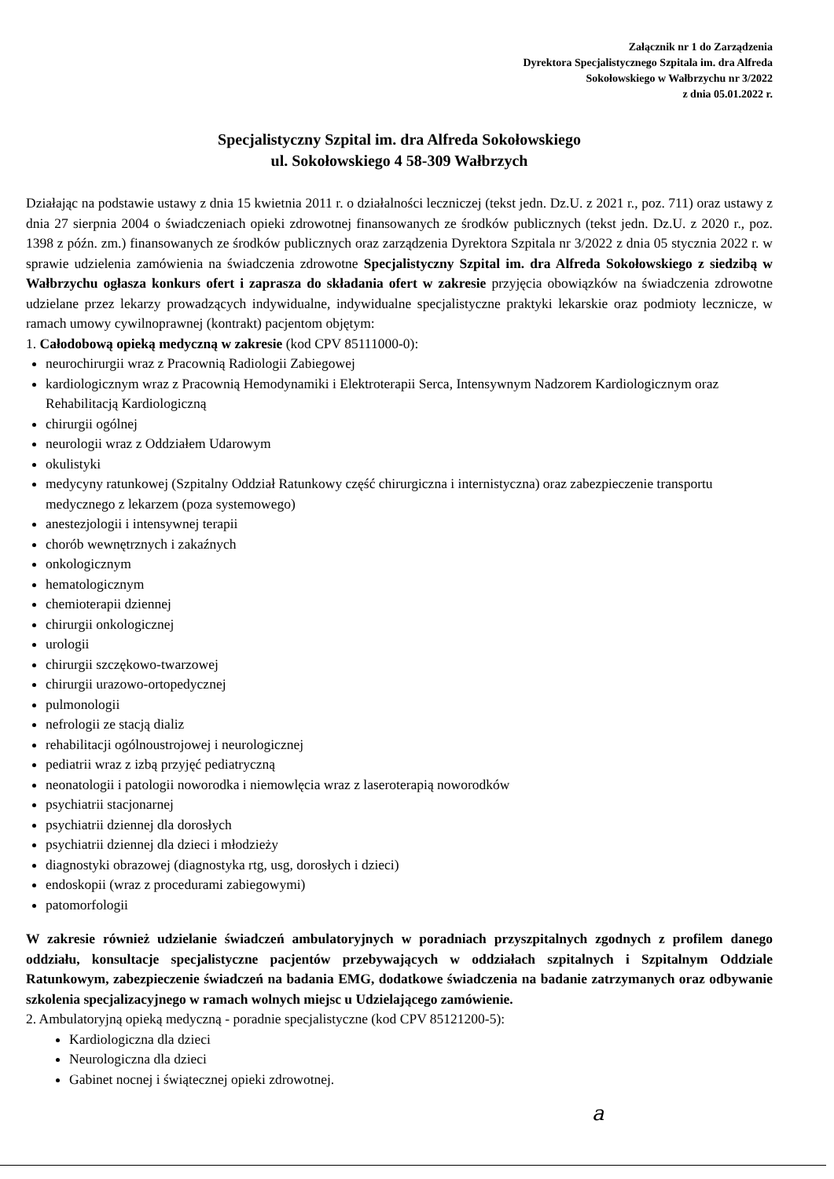Załącznik nr 1 do Zarządzenia
Dyrektora Specjalistycznego Szpitala im. dra Alfreda
Sokołowskiego w Wałbrzychu nr 3/2022
z dnia 05.01.2022 r.
Specjalistyczny Szpital im. dra Alfreda Sokołowskiego
ul. Sokołowskiego 4 58-309 Wałbrzych
Działając na podstawie ustawy z dnia 15 kwietnia 2011 r. o działalności leczniczej (tekst jedn. Dz.U. z 2021 r., poz. 711) oraz ustawy z dnia 27 sierpnia 2004 o świadczeniach opieki zdrowotnej finansowanych ze środków publicznych (tekst jedn. Dz.U. z 2020 r., poz. 1398 z późn. zm.) finansowanych ze środków publicznych oraz zarządzenia Dyrektora Szpitala nr 3/2022 z dnia 05 stycznia 2022 r. w sprawie udzielenia zamówienia na świadczenia zdrowotne Specjalistyczny Szpital im. dra Alfreda Sokołowskiego z siedzibą w Wałbrzychu ogłasza konkurs ofert i zaprasza do składania ofert w zakresie przyjęcia obowiązków na świadczenia zdrowotne udzielane przez lekarzy prowadzących indywidualne, indywidualne specjalistyczne praktyki lekarskie oraz podmioty lecznicze, w ramach umowy cywilnoprawnej (kontrakt) pacjentom objętym:
1. Całodobową opieką medyczną w zakresie (kod CPV 85111000-0):
neurochirurgii wraz z Pracownią Radiologii Zabiegowej
kardiologicznym wraz z Pracownią Hemodynamiki i Elektroterapii Serca, Intensywnym Nadzorem Kardiologicznym oraz Rehabilitacją Kardiologiczną
chirurgii ogólnej
neurologii wraz z Oddziałem Udarowym
okulistyki
medycyny ratunkowej (Szpitalny Oddział Ratunkowy część chirurgiczna i internistyczna) oraz zabezpieczenie transportu medycznego z lekarzem (poza systemowego)
anestezjologii i intensywnej terapii
chorób wewnętrznych i zakaźnych
onkologicznym
hematologicznym
chemioterapii dziennej
chirurgii onkologicznej
urologii
chirurgii szczękowo-twarzowej
chirurgii urazowo-ortopedycznej
pulmonologii
nefrologii ze stacją dializ
rehabilitacji ogólnoustrojowej i neurologicznej
pediatrii wraz z izbą przyjęć pediatryczną
neonatologii i patologii noworodka i niemowlęcia wraz z laseroterapią noworodków
psychiatrii stacjonarnej
psychiatrii dziennej dla dorosłych
psychiatrii dziennej dla dzieci i młodzieży
diagnostyki obrazowej (diagnostyka rtg, usg, dorosłych i dzieci)
endoskopii (wraz z procedurami zabiegowymi)
patomorfologii
W zakresie również udzielanie świadczeń ambulatoryjnych w poradniach przyszpitalnych zgodnych z profilem danego oddziału, konsultacje specjalistyczne pacjentów przebywających w oddziałach szpitalnych i Szpitalnym Oddziale Ratunkowym, zabezpieczenie świadczeń na badania EMG, dodatkowe świadczenia na badanie zatrzymanych oraz odbywanie szkolenia specjalizacyjnego w ramach wolnych miejsc u Udzielającego zamówienie.
2. Ambulatoryjną opieką medyczną - poradnie specjalistyczne (kod CPV 85121200-5):
Kardiologiczna dla dzieci
Neurologiczna dla dzieci
Gabinet nocnej i świątecznej opieki zdrowotnej.
a